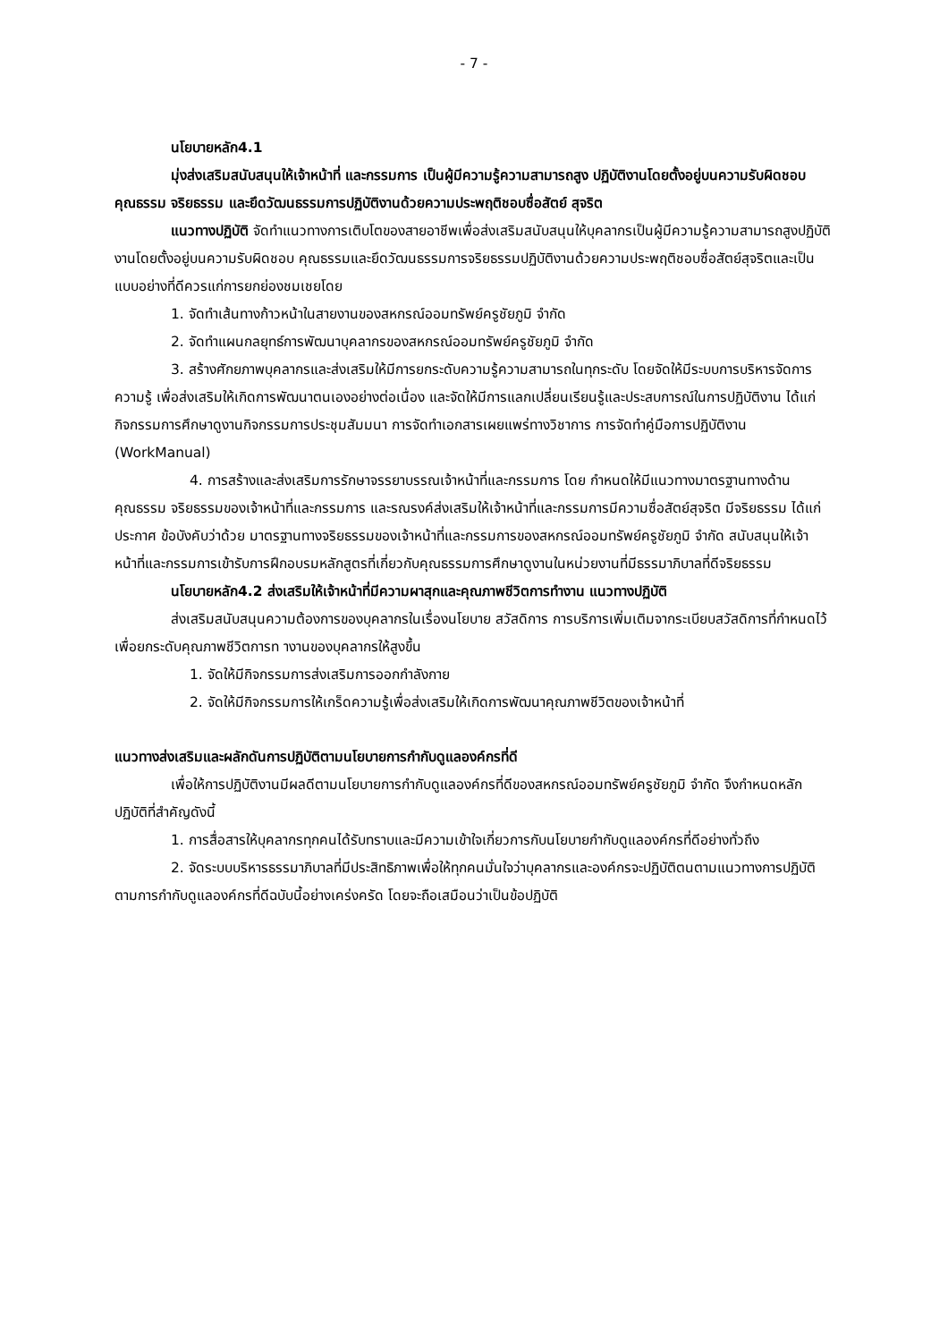- 7 -
นโยบายหลัก4.1
มุ่งส่งเสริมสนับสนุนให้เจ้าหน้าที่ และกรรมการ เป็นผู้มีความรู้ความสามารถสูง ปฏิบัติงานโดยตั้งอยู่บนความรับผิดชอบคุณธรรม จริยธรรม และยึดวัฒนธรรมการปฏิบัติงานด้วยความประพฤติชอบซื่อสัตย์ สุจริต
แนวทางปฏิบัติ จัดทำแนวทางการเติบโตของสายอาชีพเพื่อส่งเสริมสนับสนุนให้บุคลากรเป็นผู้มีความรู้ความสามารถสูงปฏิบัติงานโดยตั้งอยู่บนความรับผิดชอบ คุณธรรมและยึดวัฒนธรรมการจริยธรรมปฏิบัติงานด้วยความประพฤติชอบซื่อสัตย์สุจริตและเป็นแบบอย่างที่ดีควรแก่การยกย่องชมเชยโดย
1. จัดทำเส้นทางก้าวหน้าในสายงานของสหกรณ์ออมทรัพย์ครูชัยภูมิ จำกัด
2. จัดทำแผนกลยุทธ์การพัฒนาบุคลากรของสหกรณ์ออมทรัพย์ครูชัยภูมิ จำกัด
3. สร้างศักยภาพบุคลากรและส่งเสริมให้มีการยกระดับความรู้ความสามารถในทุกระดับ โดยจัดให้มีระบบการบริหารจัดการความรู้ เพื่อส่งเสริมให้เกิดการพัฒนาตนเองอย่างต่อเนื่อง และจัดให้มีการแลกเปลี่ยนเรียนรู้และประสบการณ์ในการปฏิบัติงาน ได้แก่ กิจกรรมการศึกษาดูงานกิจกรรมการประชุมสัมมนา การจัดทำเอกสารเผยแพร่ทางวิชาการ การจัดทำคู่มือการปฏิบัติงาน (WorkManual)
4. การสร้างและส่งเสริมการรักษาจรรยาบรรณเจ้าหน้าที่และกรรมการ โดย กำหนดให้มีแนวทางมาตรฐานทางด้านคุณธรรม จริยธรรมของเจ้าหน้าที่และกรรมการ และรณรงค์ส่งเสริมให้เจ้าหน้าที่และกรรมการมีความซื่อสัตย์สุจริต มีจริยธรรม ได้แก่ ประกาศ ข้อบังคับว่าด้วย มาตรฐานทางจริยธรรมของเจ้าหน้าที่และกรรมการของสหกรณ์ออมทรัพย์ครูชัยภูมิ จำกัด สนับสนุนให้เจ้าหน้าที่และกรรมการเข้ารับการฝึกอบรมหลักสูตรที่เกี่ยวกับคุณธรรมการศึกษาดูงานในหน่วยงานที่มีธรรมาภิบาลที่ดีจริยธรรม
นโยบายหลัก4.2 ส่งเสริมให้เจ้าหน้าที่มีความผาสุกและคุณภาพชีวิตการทำงาน แนวทางปฏิบัติ
ส่งเสริมสนับสนุนความต้องการของบุคลากรในเรื่องนโยบาย สวัสดิการ การบริการเพิ่มเติมจากระเบียบสวัสดิการที่กำหนดไว้เพื่อยกระดับคุณภาพชีวิตการท างานของบุคลากรให้สูงขึ้น
1. จัดให้มีกิจกรรมการส่งเสริมการออกกำลังกาย
2. จัดให้มีกิจกรรมการให้เกร็ดความรู้เพื่อส่งเสริมให้เกิดการพัฒนาคุณภาพชีวิตของเจ้าหน้าที่
แนวทางส่งเสริมและผลักดันการปฏิบัติตามนโยบายการกำกับดูแลองค์กรที่ดี
เพื่อให้การปฏิบัติงานมีผลดีตามนโยบายการกำกับดูแลองค์กรที่ดีของสหกรณ์ออมทรัพย์ครูชัยภูมิ จำกัด จึงกำหนดหลักปฏิบัติที่สำคัญดังนี้
1. การสื่อสารให้บุคลากรทุกคนได้รับทราบและมีความเข้าใจเกี่ยวการกับนโยบายกำกับดูแลองค์กรที่ดีอย่างทั่วถึง
2. จัดระบบบริหารธรรมาภิบาลที่มีประสิทธิภาพเพื่อให้ทุกคนมั่นใจว่าบุคลากรและองค์กรจะปฏิบัติตนตามแนวทางการปฏิบัติตามการกำกับดูแลองค์กรที่ดีฉบับนี้อย่างเคร่งครัด โดยจะถือเสมือนว่าเป็นข้อปฏิบัติ